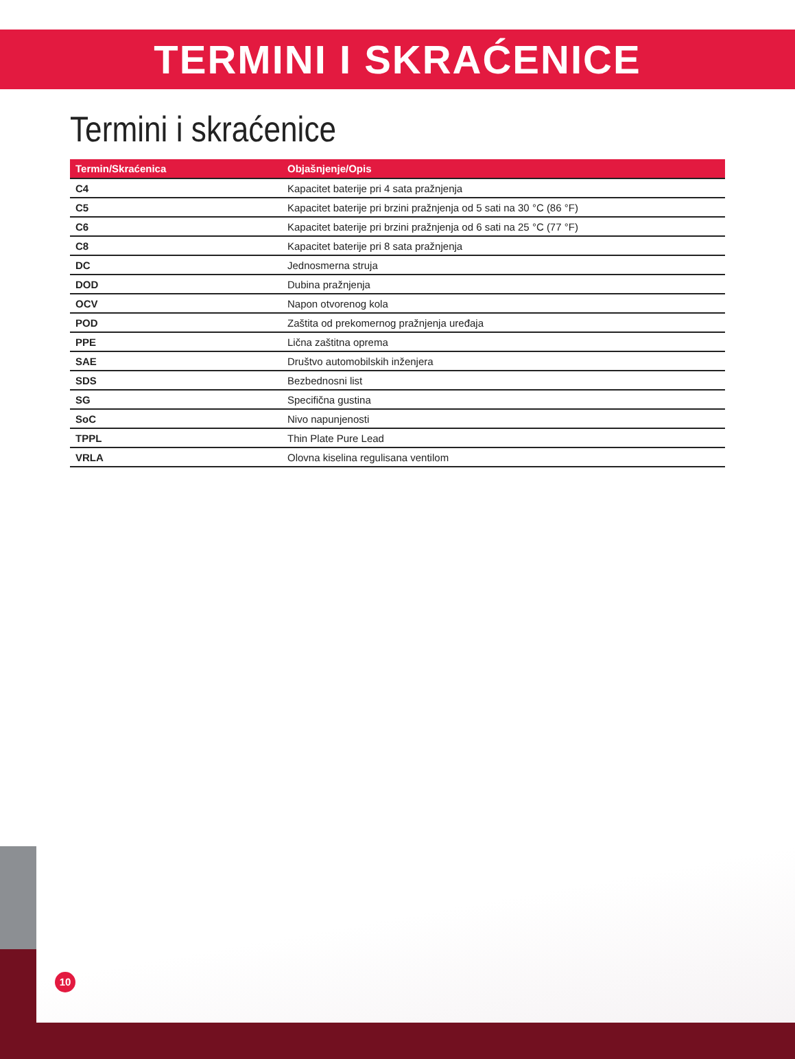TERMINI I SKRAĆENICE
Termini i skraćenice
| Termin/Skraćenica | Objašnjenje/Opis |
| --- | --- |
| C4 | Kapacitet baterije pri 4 sata pražnjenja |
| C5 | Kapacitet baterije pri brzini pražnjenja od 5 sati na 30 °C (86 °F) |
| C6 | Kapacitet baterije pri brzini pražnjenja od 6 sati na 25 °C (77 °F) |
| C8 | Kapacitet baterije pri 8 sata pražnjenja |
| DC | Jednosmerna struja |
| DOD | Dubina pražnjenja |
| OCV | Napon otvorenog kola |
| POD | Zaštita od prekomernog pražnjenja uređaja |
| PPE | Lična zaštitna oprema |
| SAE | Društvo automobilskih inženjera |
| SDS | Bezbednosni list |
| SG | Specifična gustina |
| SoC | Nivo napunjenosti |
| TPPL | Thin Plate Pure Lead |
| VRLA | Olovna kiselina regulisana ventilom |
10